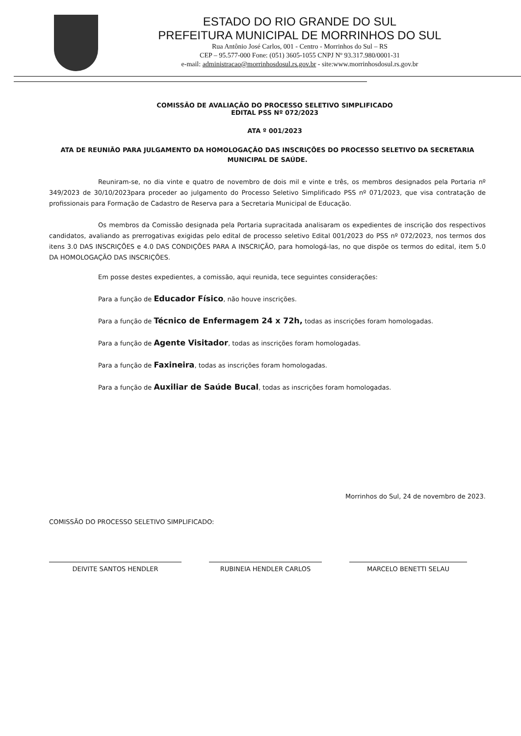ESTADO DO RIO GRANDE DO SUL
PREFEITURA MUNICIPAL DE MORRINHOS DO SUL
Rua Antônio José Carlos, 001 - Centro - Morrinhos do Sul – RS
CEP – 95.577-000 Fone: (051) 3605-1055 CNPJ Nº 93.317.980/0001-31
e-mail: administracao@morrinhosdosul.rs.gov.br - site:www.morrinhosdosul.rs.gov.br
COMISSÃO DE AVALIAÇÃO DO PROCESSO SELETIVO SIMPLIFICADO
EDITAL PSS Nº 072/2023
ATA º 001/2023
ATA DE REUNIÃO PARA JULGAMENTO DA HOMOLOGAÇÃO DAS INSCRIÇÕES DO PROCESSO SELETIVO DA SECRETARIA MUNICIPAL DE SAÚDE.
Reuniram-se, no dia vinte e quatro de novembro de dois mil e vinte e três, os membros designados pela Portaria nº 349/2023 de 30/10/2023para proceder ao julgamento do Processo Seletivo Simplificado PSS nº 071/2023, que visa contratação de profissionais para Formação de Cadastro de Reserva para a Secretaria Municipal de Educação.
Os membros da Comissão designada pela Portaria supracitada analisaram os expedientes de inscrição dos respectivos candidatos, avaliando as prerrogativas exigidas pelo edital de processo seletivo Edital 001/2023 do PSS nº 072/2023, nos termos dos itens 3.0 DAS INSCRIÇÕES e 4.0 DAS CONDIÇÕES PARA A INSCRIÇÃO, para homologá-las, no que dispõe os termos do edital, item 5.0 DA HOMOLOGAÇÃO DAS INSCRIÇÕES.
Em posse destes expedientes, a comissão, aqui reunida, tece seguintes considerações:
Para a função de Educador Físico, não houve inscrições.
Para a função de Técnico de Enfermagem 24 x 72h, todas as inscrições foram homologadas.
Para a função de Agente Visitador, todas as inscrições foram homologadas.
Para a função de Faxineira, todas as inscrições foram homologadas.
Para a função de Auxiliar de Saúde Bucal, todas as inscrições foram homologadas.
Morrinhos do Sul, 24 de novembro de 2023.
COMISSÃO DO PROCESSO SELETIVO SIMPLIFICADO:
DEIVITE SANTOS HENDLER RUBINEIA HENDLER CARLOS MARCELO BENETTI SELAU